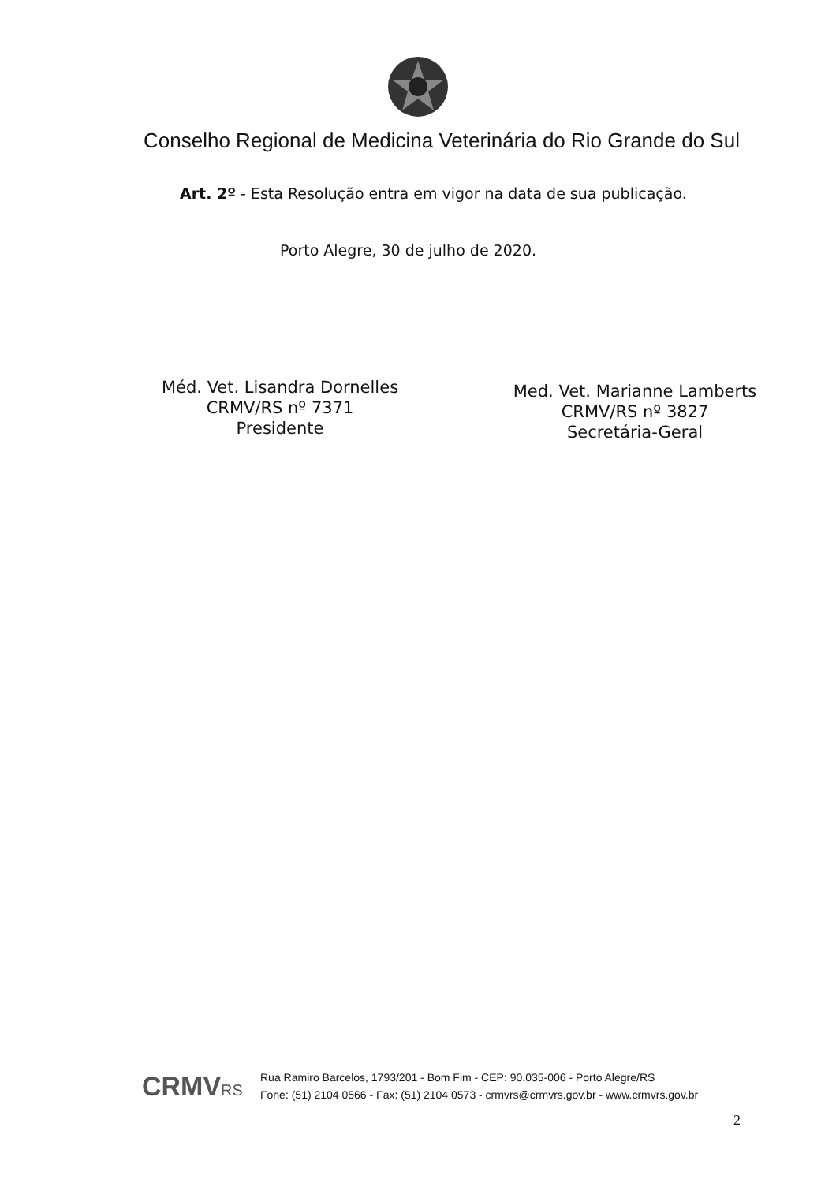Conselho Regional de Medicina Veterinária do Rio Grande do Sul
Art. 2º - Esta Resolução entra em vigor na data de sua publicação.
Porto Alegre, 30 de julho de 2020.
Méd. Vet. Lisandra Dornelles
CRMV/RS nº 7371
Presidente
Med. Vet. Marianne Lamberts
CRMV/RS nº 3827
Secretária-Geral
CRMVRS
Rua Ramiro Barcelos, 1793/201 - Bom Fim - CEP: 90.035-006 - Porto Alegre/RS
Fone: (51) 2104 0566 - Fax: (51) 2104 0573 - crmvrs@crmvrs.gov.br - www.crmvrs.gov.br
2